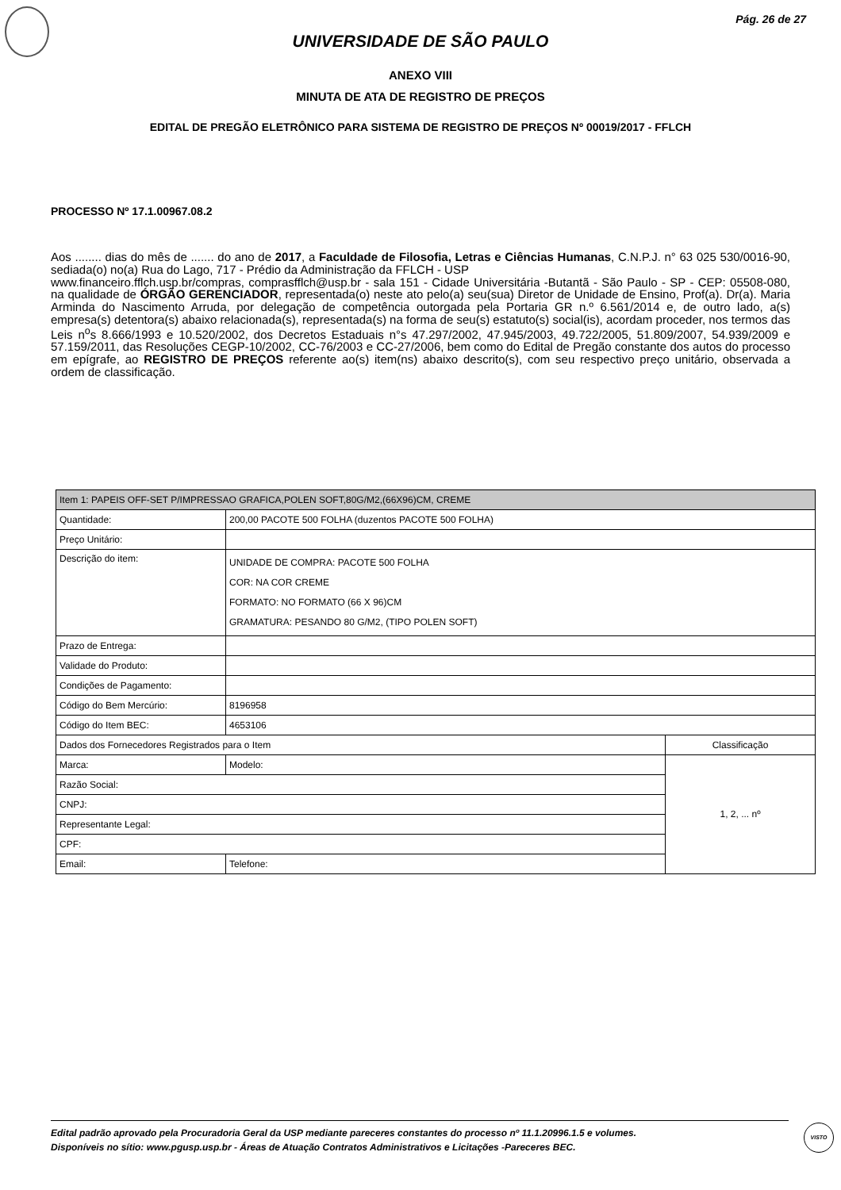Pág. 26 de 27
UNIVERSIDADE DE SÃO PAULO
ANEXO VIII
MINUTA DE ATA DE REGISTRO DE PREÇOS
EDITAL DE PREGÃO ELETRÔNICO PARA SISTEMA DE REGISTRO DE PREÇOS Nº 00019/2017 - FFLCH
PROCESSO Nº 17.1.00967.08.2
Aos ........ dias do mês de ....... do ano de 2017, a Faculdade de Filosofia, Letras e Ciências Humanas, C.N.P.J. n° 63 025 530/0016-90, sediada(o) no(a) Rua do Lago, 717 - Prédio da Administração da FFLCH - USP
www.financeiro.fflch.usp.br/compras, comprasfflch@usp.br - sala 151 - Cidade Universitária -Butantã - São Paulo - SP - CEP: 05508-080, na qualidade de ÓRGÃO GERENCIADOR, representada(o) neste ato pelo(a) seu(sua) Diretor de Unidade de Ensino, Prof(a). Dr(a). Maria Arminda do Nascimento Arruda, por delegação de competência outorgada pela Portaria GR n.º 6.561/2014 e, de outro lado, a(s) empresa(s) detentora(s) abaixo relacionada(s), representada(s) na forma de seu(s) estatuto(s) social(is), acordam proceder, nos termos das Leis n<sup>o</sup>s 8.666/1993 e 10.520/2002, dos Decretos Estaduais n°s 47.297/2002, 47.945/2003, 49.722/2005, 51.809/2007, 54.939/2009 e 57.159/2011, das Resoluções CEGP-10/2002, CC-76/2003 e CC-27/2006, bem como do Edital de Pregão constante dos autos do processo em epígrafe, ao REGISTRO DE PREÇOS referente ao(s) item(ns) abaixo descrito(s), com seu respectivo preço unitário, observada a ordem de classificação.
| Item 1: PAPEIS OFF-SET P/IMPRESSAO GRAFICA,POLEN SOFT,80G/M2,(66X96)CM, CREME | | |
| Quantidade: | 200,00 PACOTE 500 FOLHA (duzentos PACOTE 500 FOLHA) | |
| Preço Unitário: | | |
| Descrição do item: | UNIDADE DE COMPRA: PACOTE 500 FOLHA COR: NA COR CREME FORMATO: NO FORMATO (66 X 96)CM GRAMATURA: PESANDO 80 G/M2, (TIPO POLEN SOFT) | |
| Prazo de Entrega: | | |
| Validade do Produto: | | |
| Condições de Pagamento: | | |
| Código do Bem Mercúrio: | 8196958 | |
| Código do Item BEC: | 4653106 | |
| Dados dos Fornecedores Registrados para o Item | | Classificação |
| Marca: | Modelo: | 1, 2, ... nº |
| Razão Social: | | |
| CNPJ: | | |
| Representante Legal: | | |
| CPF: | | |
| Email: | Telefone: | |
Edital padrão aprovado pela Procuradoria Geral da USP mediante pareceres constantes do processo nº 11.1.20996.1.5 e volumes.
Disponíveis no sítio: www.pgusp.usp.br - Áreas de Atuação Contratos Administrativos e Licitações -Pareceres BEC.
VISTO